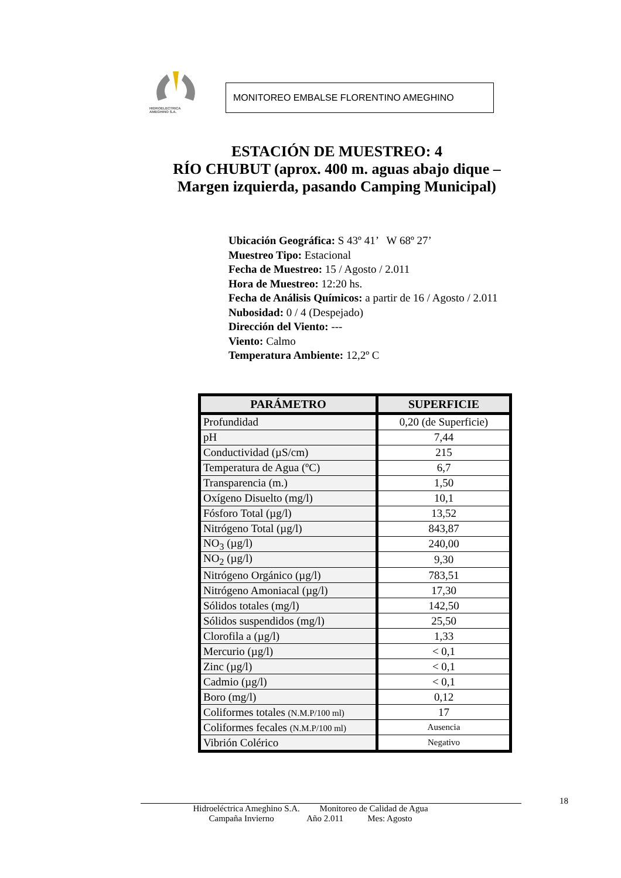HIDROELECTRICA
AMEGHINO S.A.
MONITOREO EMBALSE FLORENTINO AMEGHINO
ESTACIÓN DE MUESTREO: 4
RÍO CHUBUT (aprox. 400 m. aguas abajo dique –
Margen izquierda, pasando Camping Municipal)
Ubicación Geográfica: S 43º 41’ W 68º 27’
Muestreo Tipo: Estacional
Fecha de Muestreo: 15 / Agosto / 2.011
Hora de Muestreo: 12:20 hs.
Fecha de Análisis Químicos: a partir de 16 / Agosto / 2.011
Nubosidad: 0 / 4 (Despejado)
Dirección del Viento: ---
Viento: Calmo
Temperatura Ambiente: 12,2º C
| PARÁMETRO | SUPERFICIE |
| --- | --- |
| Profundidad | 0,20 (de Superficie) |
| pH | 7,44 |
| Conductividad (µS/cm) | 215 |
| Temperatura de Agua (ºC) | 6,7 |
| Transparencia (m.) | 1,50 |
| Oxígeno Disuelto (mg/l) | 10,1 |
| Fósforo Total (µg/l) | 13,52 |
| Nitrógeno Total (µg/l) | 843,87 |
| NO<sub>3</sub> (µg/l) | 240,00 |
| NO<sub>2</sub> (µg/l) | 9,30 |
| Nitrógeno Orgánico (µg/l) | 783,51 |
| Nitrógeno Amoniacal (µg/l) | 17,30 |
| Sólidos totales (mg/l) | 142,50 |
| Sólidos suspendidos (mg/l) | 25,50 |
| Clorofila a (µg/l) | 1,33 |
| Mercurio (µg/l) | < 0,1 |
| Zinc (µg/l) | < 0,1 |
| Cadmio (µg/l) | < 0,1 |
| Boro (mg/l) | 0,12 |
| Coliformes totales (N.M.P/100 ml) | 17 |
| Coliformes fecales (N.M.P/100 ml) | Ausencia |
| Vibrión Colérico | Negativo |
18
Hidroeléctrica Ameghino S.A. Monitoreo de Calidad de Agua
Campaña Invierno Año 2.011 Mes: Agosto